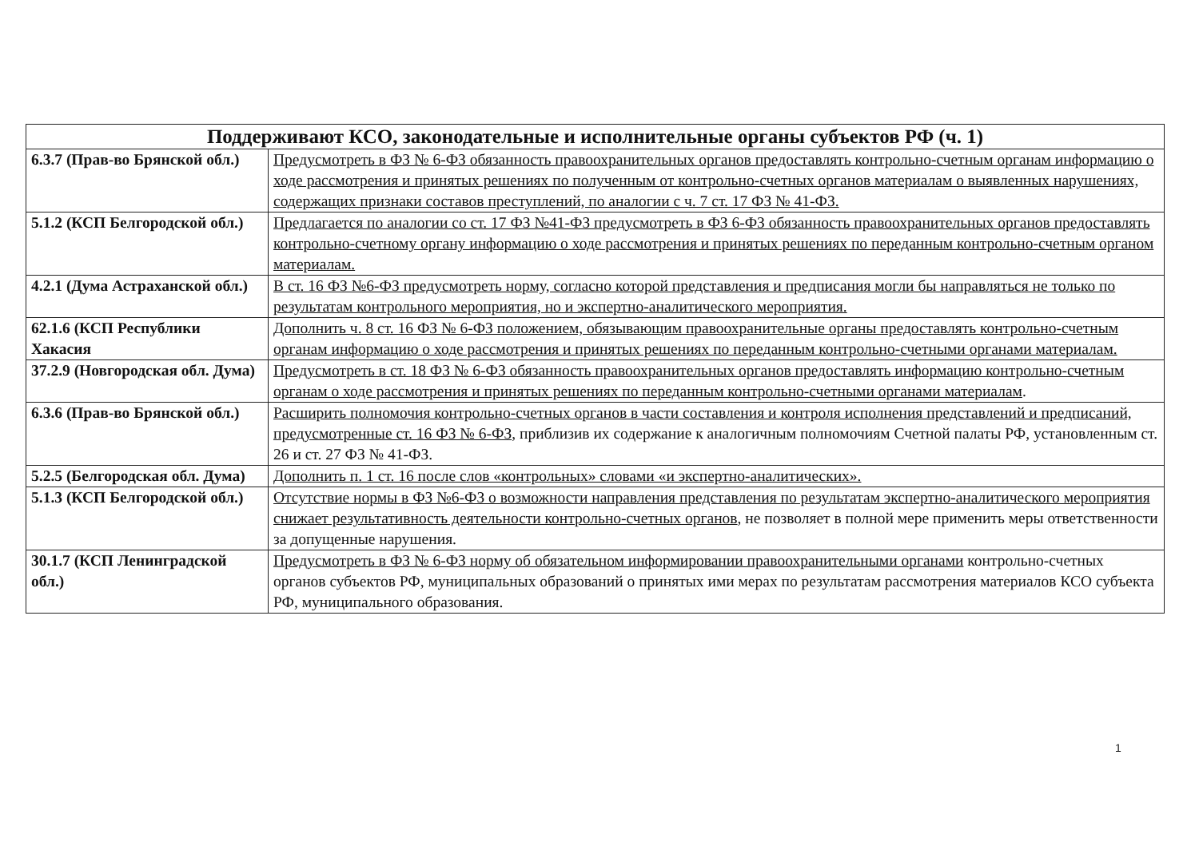| Поддерживают КСО, законодательные и исполнительные органы субъектов РФ (ч. 1) | |
| --- | --- |
| 6.3.7 (Прав-во Брянской обл.) | Предусмотреть в ФЗ № 6-ФЗ обязанность правоохранительных органов предоставлять контрольно-счетным органам информацию о ходе рассмотрения и принятых решениях по полученным от контрольно-счетных органов материалам о выявленных нарушениях, содержащих признаки составов преступлений, по аналогии с ч. 7 ст. 17 ФЗ № 41-ФЗ. |
| 5.1.2 (КСП Белгородской обл.) | Предлагается по аналогии со ст. 17 ФЗ №41-ФЗ предусмотреть в ФЗ 6-ФЗ обязанность правоохранительных органов предоставлять контрольно-счетному органу информацию о ходе рассмотрения и принятых решениях по переданным контрольно-счетным органом материалам. |
| 4.2.1 (Дума Астраханской обл.) | В ст. 16 ФЗ №6-ФЗ предусмотреть норму, согласно которой представления и предписания могли бы направляться не только по результатам контрольного мероприятия, но и экспертно-аналитического мероприятия. |
| 62.1.6 (КСП Республики Хакасия | Дополнить ч. 8 ст. 16 ФЗ № 6-ФЗ положением, обязывающим правоохранительные органы предоставлять контрольно-счетным органам информацию о ходе рассмотрения и принятых решениях по переданным контрольно-счетными органами материалам. |
| 37.2.9 (Новгородская обл. Дума) | Предусмотреть в ст. 18 ФЗ № 6-ФЗ обязанность правоохранительных органов предоставлять информацию контрольно-счетным органам о ходе рассмотрения и принятых решениях по переданным контрольно-счетными органами материалам . |
| 6.3.6 (Прав-во Брянской обл.) | Расширить полномочия контрольно-счетных органов в части составления и контроля исполнения представлений и предписаний, предусмотренные ст. 16 ФЗ № 6-ФЗ , приблизив их содержание к аналогичным полномочиям Счетной палаты РФ, установленным ст. 26 и ст. 27 ФЗ № 41-ФЗ. |
| 5.2.5 (Белгородская обл. Дума) | Дополнить п. 1 ст. 16 после слов «контрольных» словами «и экспертно-аналитических». |
| 5.1.3 (КСП Белгородской обл.) | Отсутствие нормы в ФЗ №6-ФЗ о возможности направления представления по результатам экспертно-аналитического мероприятия снижает результативность деятельности контрольно-счетных органов , не позволяет в полной мере применить меры ответственности за допущенные нарушения. |
| 30.1.7 (КСП Ленинградской обл.) | Предусмотреть в ФЗ № 6-ФЗ норму об обязательном информировании правоохранительными органами контрольно-счетных органов субъектов РФ, муниципальных образований о принятых ими мерах по результатам рассмотрения материалов КСО субъекта РФ, муниципального образования. |
1